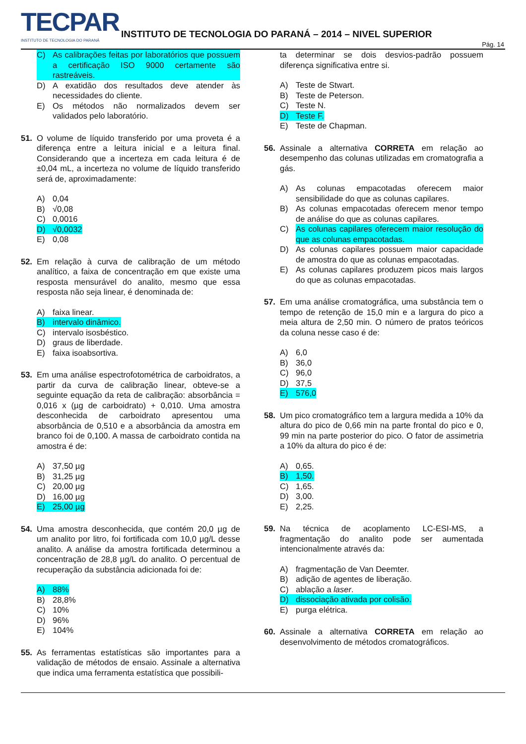TECPAR
INSTITUTO DE TECNOLOGIA DO PARANÁ
INSTITUTO DE TECNOLOGIA DO PARANÁ – 2014 – NIVEL SUPERIOR
Pág. 14
C) As calibrações feitas por laboratórios que possuem a certificação ISO 9000 certamente são rastreáveis.
D) A exatidão dos resultados deve atender às necessidades do cliente.
E) Os métodos não normalizados devem ser validados pelo laboratório.
51. O volume de líquido transferido por uma proveta é a diferença entre a leitura inicial e a leitura final. Considerando que a incerteza em cada leitura é de ±0,04 mL, a incerteza no volume de líquido transferido será de, aproximadamente:
A) 0,04
B) √0,08
C) 0,0016
D) √0,0032
E) 0,08
52. Em relação à curva de calibração de um método analítico, a faixa de concentração em que existe uma resposta mensurável do analito, mesmo que essa resposta não seja linear, é denominada de:
A) faixa linear.
B) intervalo dinâmico.
C) intervalo isosbéstico.
D) graus de liberdade.
E) faixa isoabsortiva.
53. Em uma análise espectrofotométrica de carboidratos, a partir da curva de calibração linear, obteve-se a seguinte equação da reta de calibração: absorbância = 0,016 x (µg de carboidrato) + 0,010. Uma amostra desconhecida de carboidrato apresentou uma absorbância de 0,510 e a absorbância da amostra em branco foi de 0,100. A massa de carboidrato contida na amostra é de:
A) 37,50 µg
B) 31,25 µg
C) 20,00 µg
D) 16,00 µg
E) 25,00 µg
54. Uma amostra desconhecida, que contém 20,0 µg de um analito por litro, foi fortificada com 10,0 µg/L desse analito. A análise da amostra fortificada determinou a concentração de 28,8 µg/L do analito. O percentual de recuperação da substância adicionada foi de:
A) 88%
B) 28,8%
C) 10%
D) 96%
E) 104%
55. As ferramentas estatísticas são importantes para a validação de métodos de ensaio. Assinale a alternativa que indica uma ferramenta estatística que possibili-
ta determinar se dois desvios-padrão possuem diferença significativa entre si.
A) Teste de Stwart.
B) Teste de Peterson.
C) Teste N.
D) Teste F.
E) Teste de Chapman.
56. Assinale a alternativa CORRETA em relação ao desempenho das colunas utilizadas em cromatografia a gás.
A) As colunas empacotadas oferecem maior sensibilidade do que as colunas capilares.
B) As colunas empacotadas oferecem menor tempo de análise do que as colunas capilares.
C) As colunas capilares oferecem maior resolução do que as colunas empacotadas.
D) As colunas capilares possuem maior capacidade de amostra do que as colunas empacotadas.
E) As colunas capilares produzem picos mais largos do que as colunas empacotadas.
57. Em uma análise cromatográfica, uma substância tem o tempo de retenção de 15,0 min e a largura do pico a meia altura de 2,50 min. O número de pratos teóricos da coluna nesse caso é de:
A) 6,0
B) 36,0
C) 96,0
D) 37,5
E) 576,0
58. Um pico cromatográfico tem a largura medida a 10% da altura do pico de 0,66 min na parte frontal do pico e 0, 99 min na parte posterior do pico. O fator de assimetria a 10% da altura do pico é de:
A) 0,65.
B) 1,50.
C) 1,65.
D) 3,00.
E) 2,25.
59. Na técnica de acoplamento LC-ESI-MS, a fragmentação do analito pode ser aumentada intencionalmente através da:
A) fragmentação de Van Deemter.
B) adição de agentes de liberação.
C) ablação a laser.
D) dissociação ativada por colisão.
E) purga elétrica.
60. Assinale a alternativa CORRETA em relação ao desenvolvimento de métodos cromatográficos.